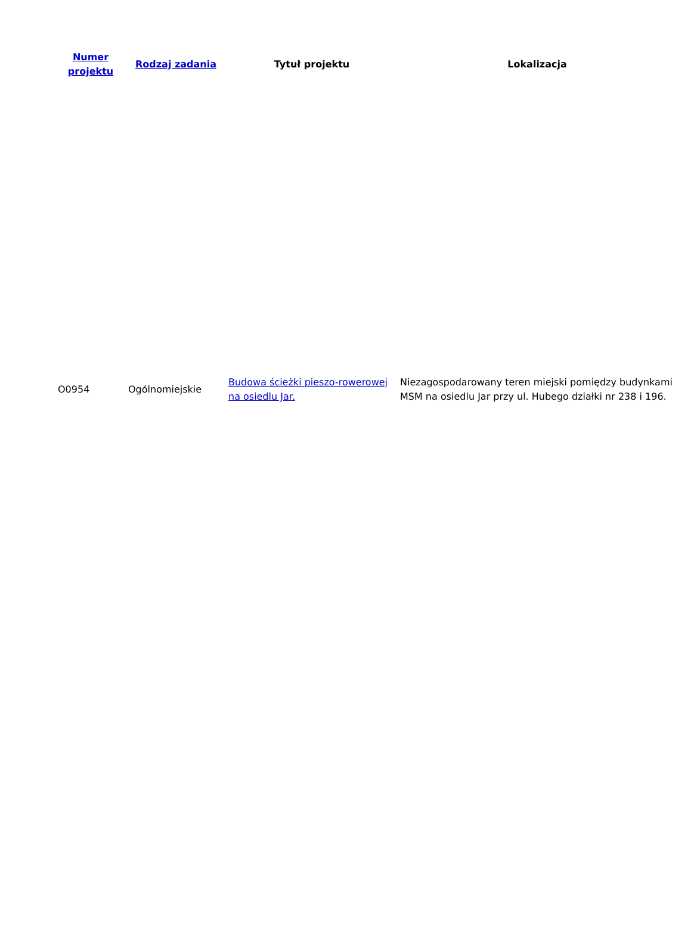| Numer projektu | Rodzaj zadania | Tytuł projektu | Lokalizacja |
| --- | --- | --- | --- |
| O0954 | Ogólnomiejskie | Budowa ścieżki pieszo-rowerowej na osiedlu Jar. | Niezagospodarowany teren miejski pomiędzy budynkami MSM na osiedlu Jar przy ul. Hubego działki nr 238 i 196. |